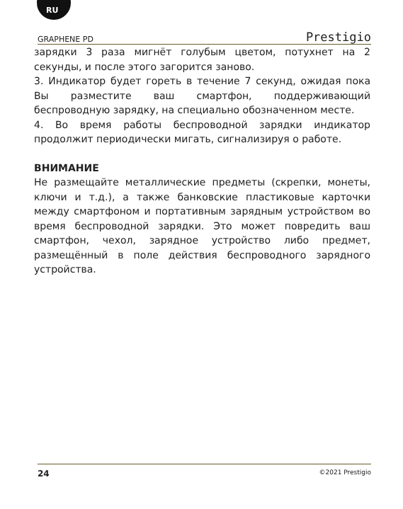RU
GRAPHENE PD Prestigio
зарядки 3 раза мигнёт голубым цветом, потухнет на 2 секунды, и после этого загорится заново.
3. Индикатор будет гореть в течение 7 секунд, ожидая пока Вы разместите ваш смартфон, поддерживающий беспроводную зарядку, на специально обозначенном месте.
4. Во время работы беспроводной зарядки индикатор продолжит периодически мигать, сигнализируя о работе.
ВНИМАНИЕ
Не размещайте металлические предметы (скрепки, монеты, ключи и т.д.), а также банковские пластиковые карточки между смартфоном и портативным зарядным устройством во время беспроводной зарядки. Это может повредить ваш смартфон, чехол, зарядное устройство либо предмет, размещённый в поле действия беспроводного зарядного устройства.
24 ©2021 Prestigio